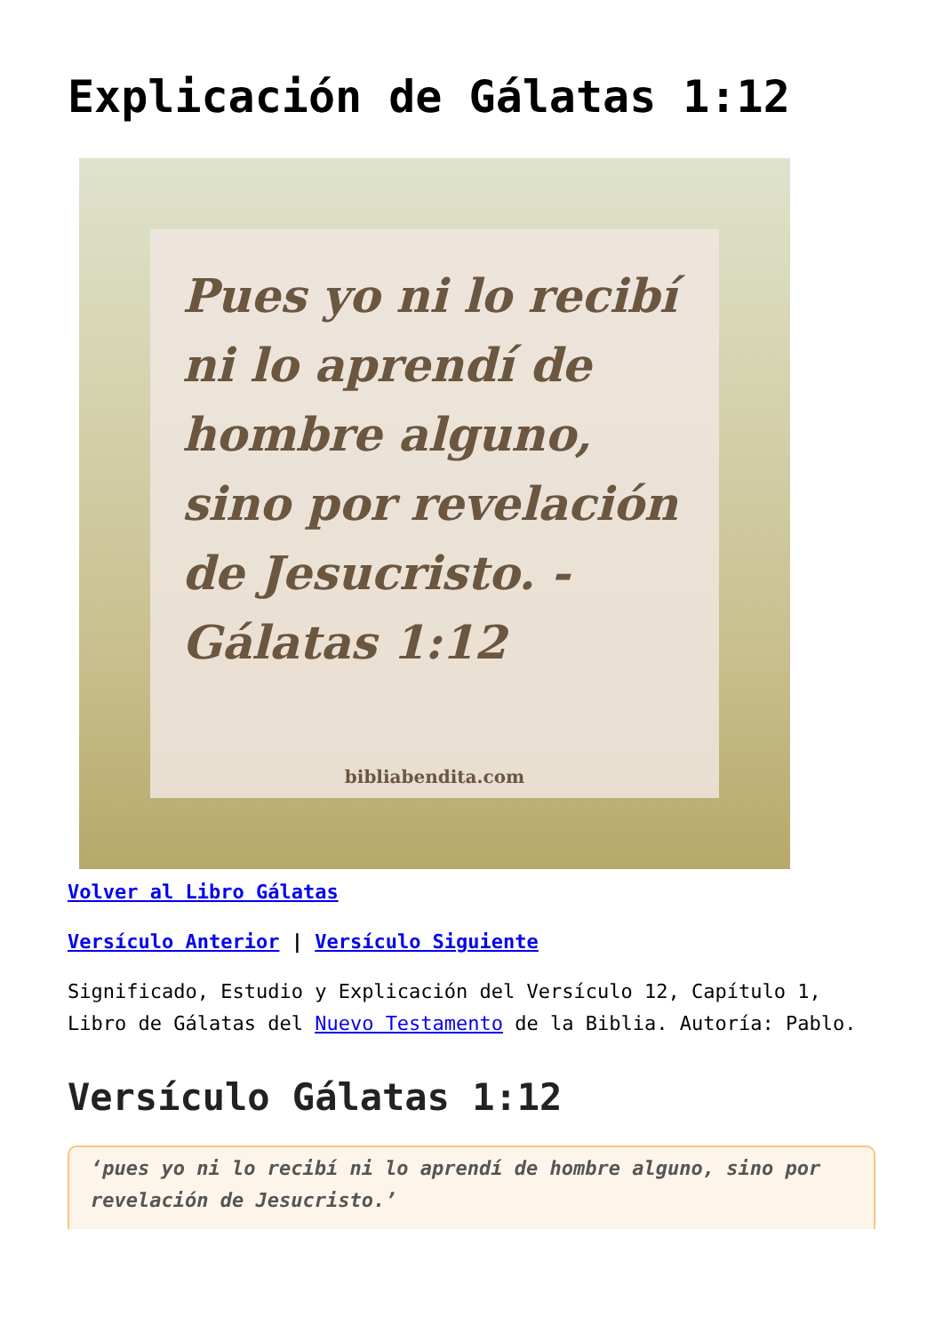Explicación de Gálatas 1:12
Pues yo ni lo recibí ni lo aprendí de hombre alguno, sino por revelación de Jesucristo. -Gálatas 1:12
bibliabendita.com
Volver al Libro Gálatas
Versículo Anterior | Versículo Siguiente
Significado, Estudio y Explicación del Versículo 12, Capítulo 1, Libro de Gálatas del Nuevo Testamento de la Biblia. Autoría: Pablo.
Versículo Gálatas 1:12
‘pues yo ni lo recibí ni lo aprendí de hombre alguno, sino por revelación de Jesucristo.’